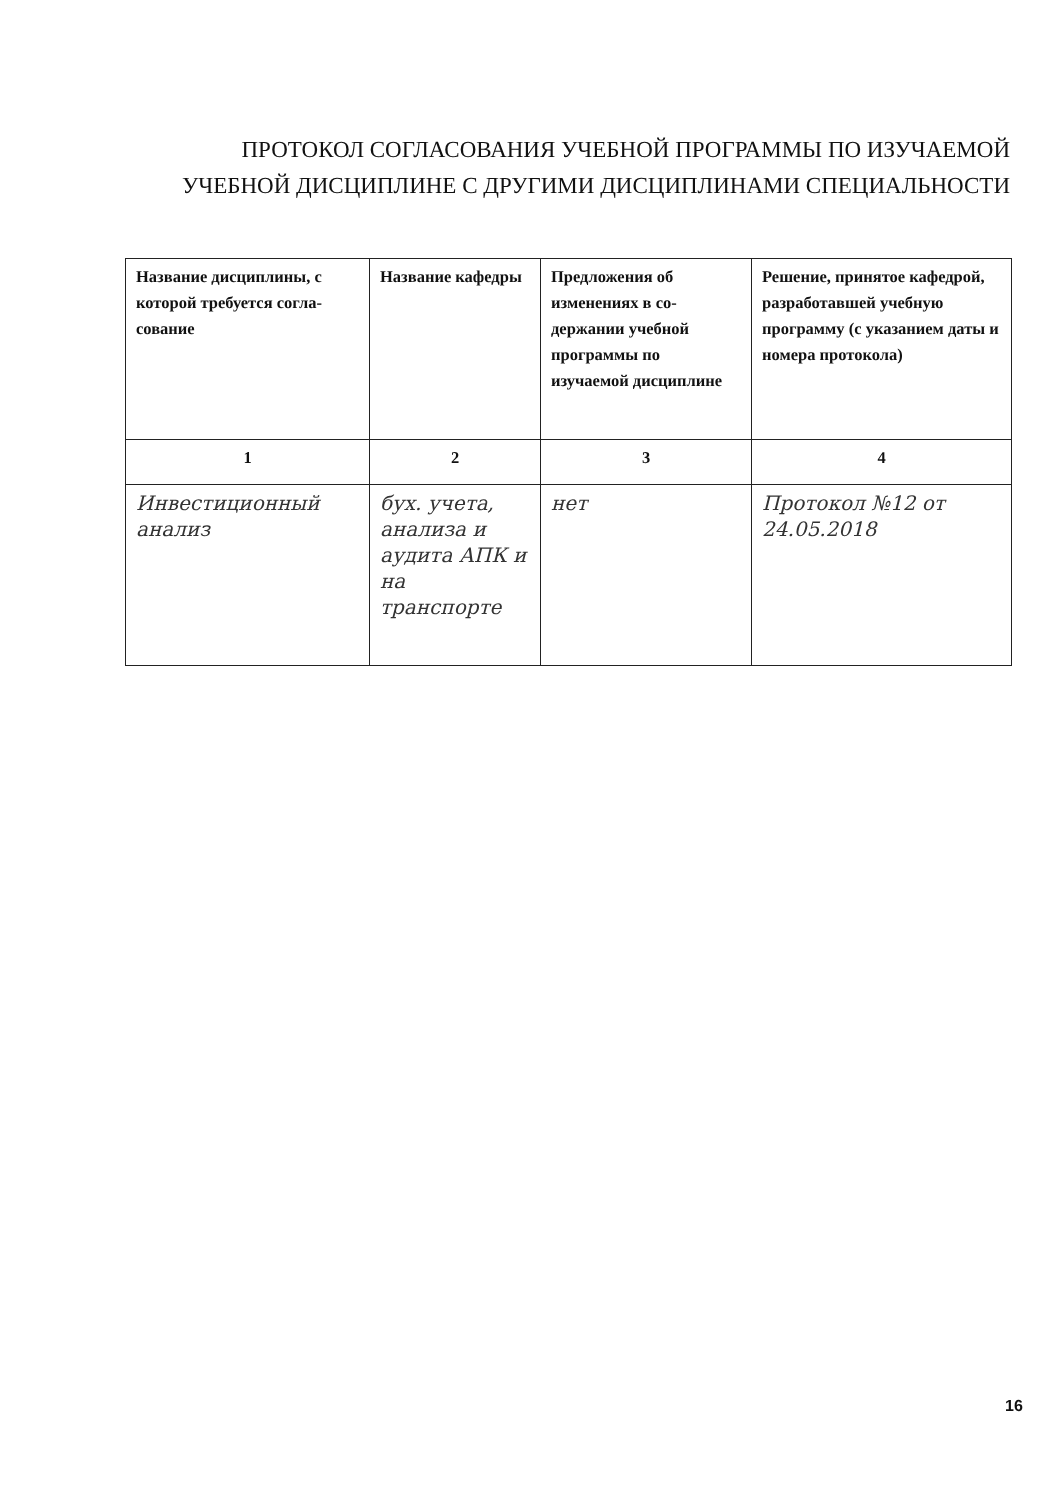ПРОТОКОЛ СОГЛАСОВАНИЯ УЧЕБНОЙ ПРОГРАММЫ ПО ИЗУЧАЕМОЙ
УЧЕБНОЙ ДИСЦИПЛИНЕ С ДРУГИМИ ДИСЦИПЛИНАМИ СПЕЦИАЛЬНОСТИ
| Название дисциплины, с которой требуется согла-сование | Название кафедры | Предложения об изменениях в со-держании учебной программы по изучаемой дисциплине | Решение, принятое кафедрой, разработавшей учебную программу (с указанием даты и номера протокола) |
| 1 | 2 | 3 | 4 |
| Инвестиционный анализ | бух. учета, анализа и аудита АПК и на транспорте | нет | Протокол №12 от 24.05.2018 |
16